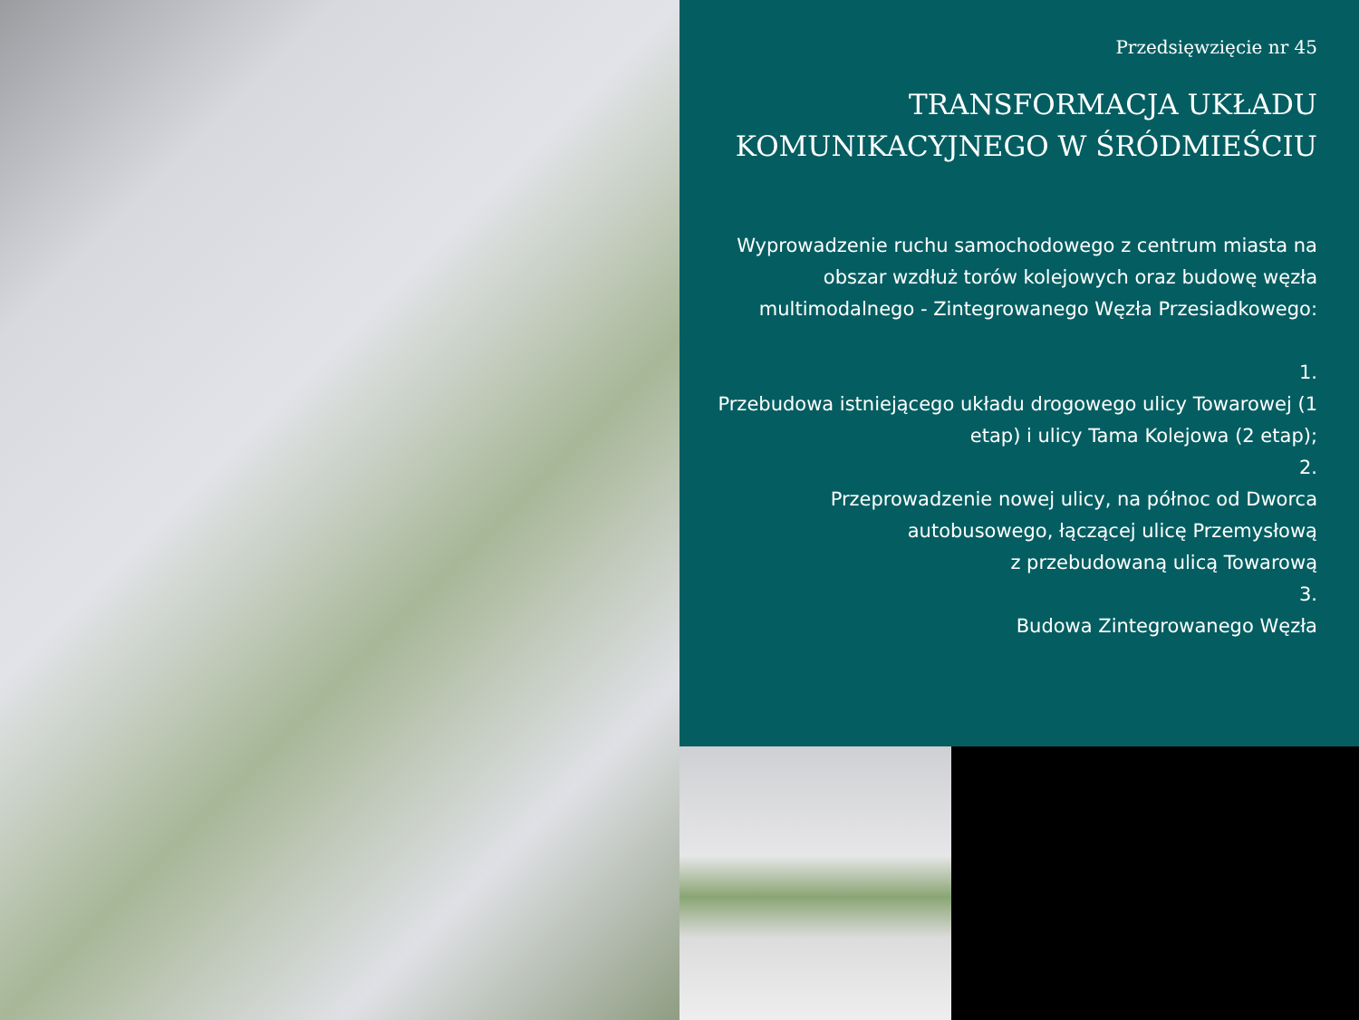Przedsięwzięcie nr 45
TRANSFORMACJA UKŁADU
KOMUNIKACYJNEGO W ŚRÓDMIEŚCIU
Wyprowadzenie ruchu samochodowego z centrum miasta na obszar wzdłuż torów kolejowych oraz budowę węzła multimodalnego - Zintegrowanego Węzła Przesiadkowego:
1.
Przebudowa istniejącego układu drogowego ulicy Towarowej (1 etap) i ulicy Tama Kolejowa (2 etap);
2.
Przeprowadzenie nowej ulicy, na północ od Dworca autobusowego, łączącej ulicę Przemysłową
z przebudowaną ulicą Towarową
3.
Budowa Zintegrowanego Węzła